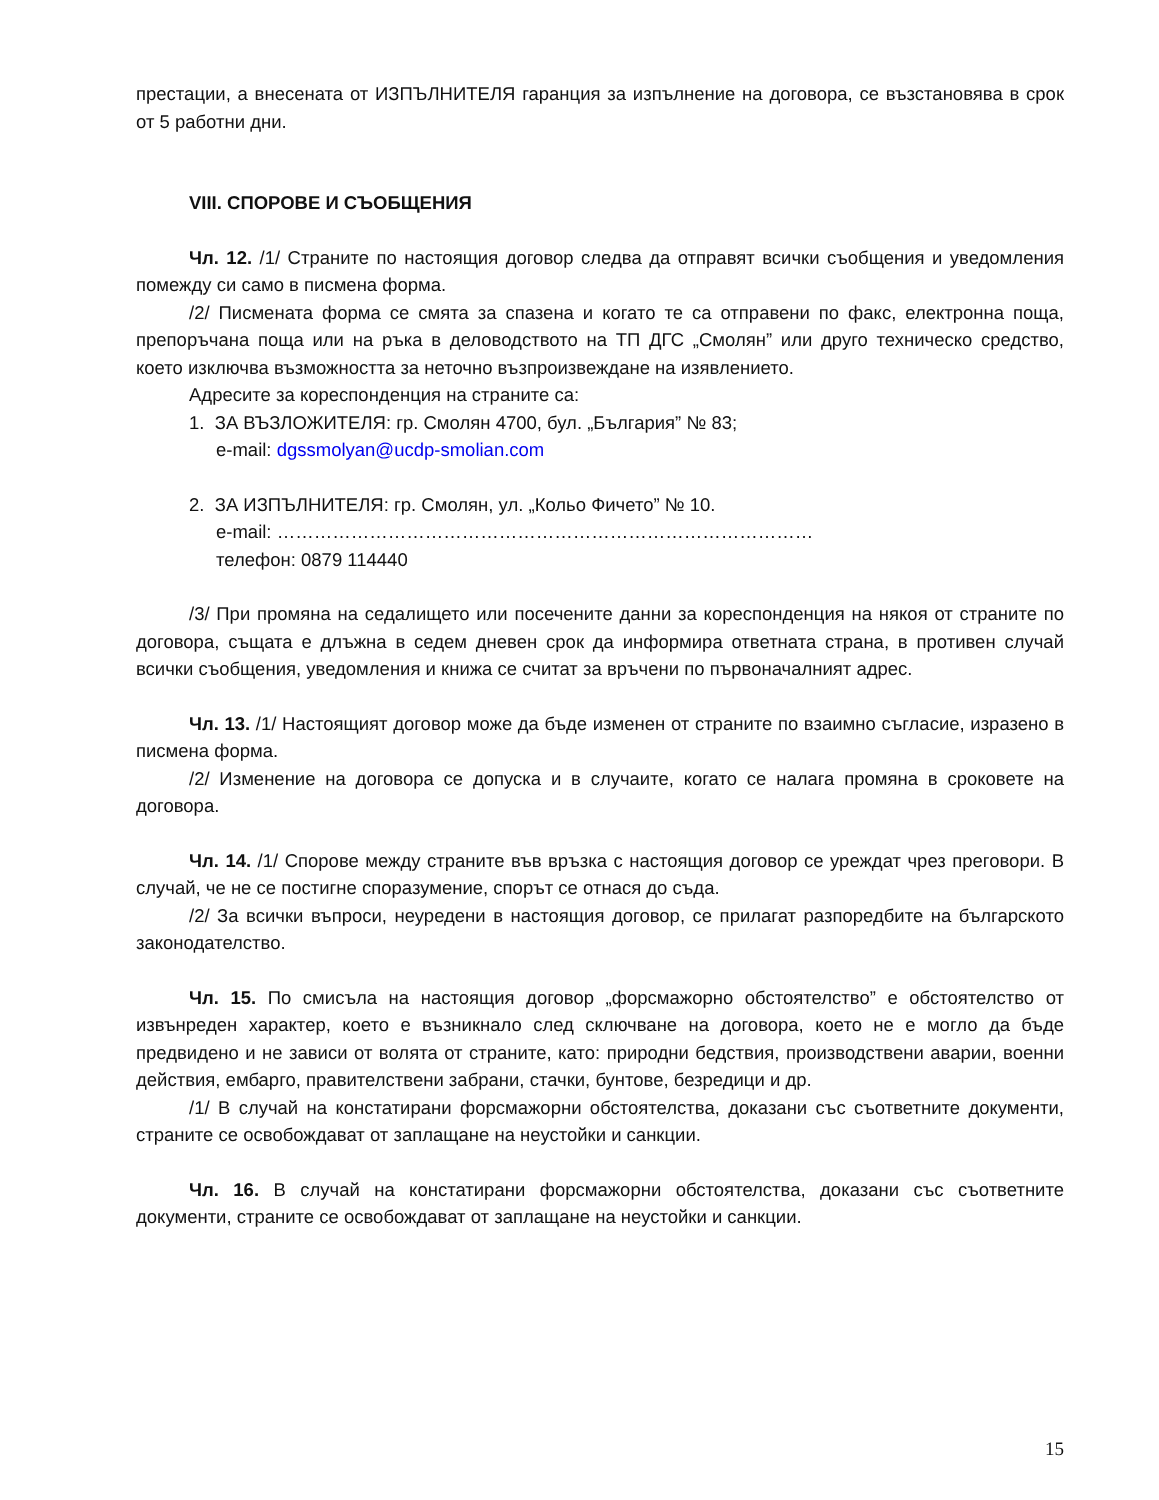престации, а внесената от ИЗПЪЛНИТЕЛЯ гаранция за изпълнение на договора, се възстановява в срок от 5 работни дни.
VIII. СПОРОВЕ И СЪОБЩЕНИЯ
Чл. 12. /1/ Страните по настоящия договор следва да отправят всички съобщения и уведомления помежду си само в писмена форма.
/2/ Писмената форма се смята за спазена и когато те са отправени по факс, електронна поща, препоръчана поща или на ръка в деловодството на ТП ДГС „Смолян” или друго техническо средство, което изключва възможността за неточно възпроизвеждане на изявлението.
Адресите за кореспонденция на страните са:
1. ЗА ВЪЗЛОЖИТЕЛЯ: гр. Смолян 4700, бул. „България” № 83;
e-mail: dgssmolyan@ucdp-smolian.com
2. ЗА ИЗПЪЛНИТЕЛЯ: гр. Смолян, ул. „Кольо Фичето” № 10.
e-mail: ……………………………………………………………………………
телефон: 0879 114440
/3/ При промяна на седалището или посечените данни за кореспонденция на някоя от страните по договора, същата е длъжна в седем дневен срок да информира ответната страна, в противен случай всички съобщения, уведомления и книжа се считат за връчени по първоначалният адрес.
Чл. 13. /1/ Настоящият договор може да бъде изменен от страните по взаимно съгласие, изразено в писмена форма.
/2/ Изменение на договора се допуска и в случаите, когато се налага промяна в сроковете на договора.
Чл. 14. /1/ Спорове между страните във връзка с настоящия договор се уреждат чрез преговори. В случай, че не се постигне споразумение, спорът се отнася до съда.
/2/ За всички въпроси, неуредени в настоящия договор, се прилагат разпоредбите на българското законодателство.
Чл. 15. По смисъла на настоящия договор „форсмажорно обстоятелство” е обстоятелство от извънреден характер, което е възникнало след сключване на договора, което не е могло да бъде предвидено и не зависи от волята от страните, като: природни бедствия, производствени аварии, военни действия, ембарго, правителствени забрани, стачки, бунтове, безредици и др.
/1/ В случай на констатирани форсмажорни обстоятелства, доказани със съответните документи, страните се освобождават от заплащане на неустойки и санкции.
Чл. 16. В случай на констатирани форсмажорни обстоятелства, доказани със съответните документи, страните се освобождават от заплащане на неустойки и санкции.
15